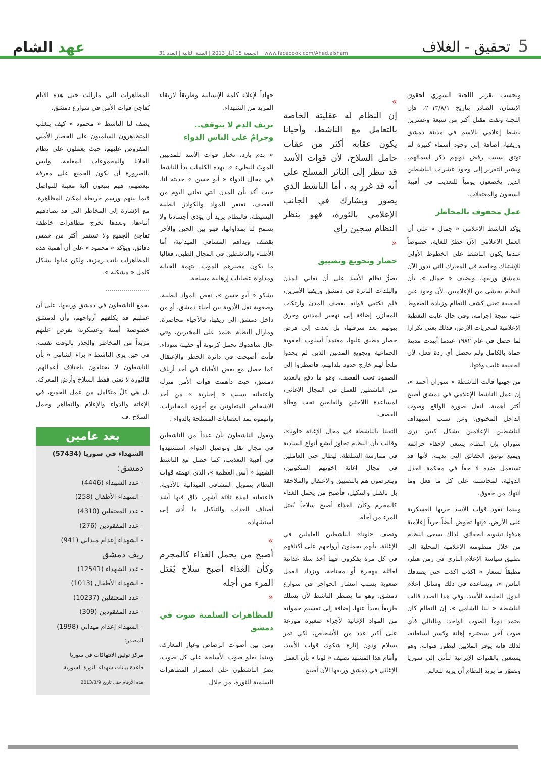5 تحقيق - الغلاف
الجمعة 15 آذار 2013 | السنة الثانية | العدد 31 www.facebook.com/Ahed.alsham
عهد الشام
وبحسب تقرير اللجنة السوري لحقوق الإنسان، الصادر بتاريخ ٢٠١٣/٨/١، فإن اللجنة وثقت مقتل أكثر من سبعة وعشرين ناشط إعلامي بالاسم في مدينة دمشق وريفها، إضافة إلى وجود أسماء كثيرة لم توثق بسبب رفض ذويهم ذكر اسمائهم، ويشير التقرير إلى وجود عشرات الناشطين الذين يخضعون يومياً للتعذيب في أقبية السجون والمعتقلات.
عمل محفوف بالمخاطر
يؤكد الناشط الإعلامي « جمال » على أن العمل الإعلامي الآن خطرٌ للغاية، خصوصاً عندما يكون الناشط على الخطوط الأولى للإشتباك وخاصة في المعارك التي تدور الآن بدمشق وريفها، ويضيف « جمال »، بأن النظام يخشى من الإعلاميين، لأن وجود عين الحقيقة تعني كشف النظام وزيادة الضغوط عليه نتيجة إجرامه، وفي حال غابت التغطية الإعلامية لمجريات الارض، فذلك يعني تكرارا لما حصل في عام ١٩٨٢ عندما أبيدت مدينة حماة بالكامل ولم تحصل أي ردة فعل، لأن الحقيقة غابت وقتها.
من جهتها قالت الناشطة « سوزان أحمد »، إن عمل الناشط الإعلامي في دمشق أصبح أكثر أهمية، لنقل صورة الواقع وصوت الداخل المخنوق، وعن سبب استهداف الناشطين الإعلامين بشكل كبير، ترى سوزان بإن النظام يسعى لإخفاء جرائمه ويمنع توثيق الحقائق التي تدينه، لأنها قد تستعمل ضده لا حقاً في محكمة العدل الدولية، لمحاسبته على كل ما فعل وما انتهك من حقوق.
وبينما تقود قوات الاسد حربها العسكرية على الأرض، فإنها تخوض أيضاً حرباً إعلامية هدفها تشويه الحقائق، لذلك يسعى النظام من خلال منظومته الإعلامية المحلية إلى تطبيق سياسة الإعلام النازي في زمن هتلر، مطبقاً لشعار « اكذب اكذب حتى يصدقك الناس »، ويساعده في ذلك وسائل إعلام الدول الحليفة للأسد، وفي هذا الصدد قالت الناشطة « لينا الشامي »، إن النظام كان يعتمد دوماً الصوت الواحد، وبالتالي فأي صوت آخر سيعتبره إهانة وكسر لسلطته، لذلك فإنه يوفر الملايين ليطور قنواته، وهو يستعين بالقنوات الإيرانية لتأتي إلى سوريا وتصوّر ما يريد النظام أن يريه للعالم.
»
إن النظام له عقليته الخاصة بالتعامل مع الناشط، وأحيانا يكون عقابه أكثر من عقاب حامل السلاح، لأن قوات الأسد قد تنظر إلى الثائر المسلح على أنه قد غرر به ، أما الناشط الذي يصور ويشارك في الجانب الإعلامي بالثورة، فهو بنظر النظام سجين رأي
«
حصار وتجويع وتضييق
يصرُّ نظام الأسد على أن تعاني المدن والبلدات الثائرة في دمشق وريفها الأمرين، فلم تكتفي قواته بقصف المدن وارتكاب المجازر، إضافة إلى تهجير المدنين وحرق بيوتهم بعد سرقتها، بل تعدت إلى فرض حصار مطبق عليها، معتمداً أسلوب العقوبة الجماعية وتجويع المدنين الذين لم يجدوا ملجأ لهم خارج حدود بلداتهم، فاضطروا إلى الصمود تحت القصف، وهو ما دفع بالعديد من الناشطين للعمل في المجال الإغاثي، لمساعدة اللاجئين والقابعين تحت وطأة القصف.
التقينا بالناشطة في مجال الإغاثة «لونا»، وقالت بأن النظام تجاوز أبشع أنواع السادية في ممارسة السلطة، ليطال حتى العاملين في مجال إغاثة إخوتهم المنكوبين، ويتعرضون هم بالتضييق والاعتقال والملاحقة بل بالقتل والتنكيل، فأصبح من يحمل الغذاء كالمجرم وكأن الغذاء أصبح سلاحاً يُقتل المرء من أجله.
وتصف «لونا» الناشطين العاملين في الإغاثة، بأنهم يحملون أرواحهم على أكتافهم في كل مرة يفكرون فيها أخذ سلة غذائية لعائلة مهجرة أو محتاجة، ويزداد العمل صعوبة بسبب انتشار الحواجز في شوارع دمشق، وهو ما يضطر الناشط لأن يسلك طريقاً بعيداً عنها، إضافة إلى تقسيم حمولته من المواد الإغاثية لأجزاء صغيرة موزعة على أكبر عدد من الأشخاص، لكي تمر بسلام ودون إثارة شكوك قوات الأسد، وأمام هذا المشهد تضيف « لونا » بأن العمل الإغاثي في دمشق وريفها الآن أصبح
جهاداً لإعلاء كلمة الإنسانية وطريقاً لارتقاء المزيد من الشهداء.
نزيف الدم لا يتوقف..
وحرامٌ على الناس الدواء
« بدم بارد، تختار قوات الأسد للمدنيين الموتً البطيء »، بهذه الكلمات بدأ الناشط في مجال الدواء « أبو حسن » حديثه لنا، حيث أكد بأن المدن التي تعاني اليوم من القصف، تفتقر للمواد والكوادر الطبية البسيطة، فالنظام يريد أن يؤذي أجسادنا ولا يسمح لنا بمداواتها، فهو بين الحين والأخر يقصف ويداهم المشافي الميدانية، أما الأطباء والناشطين في المجال الطبي، فغالبا ما يكون مصيرهم الموت، بتهمة الخيانة ومداواة عصابات إرهابية مسلحة.
يشكو « أبو حسن »، نقص المواد الطبية، وصعوبة نقل الأدوية بين أحياء دمشق، أو من داخل دمشق إلى ريفها، فالأحياء محاصرة، ومازال النظام يعتمد على المخبرين، وفي حال شاهدوك تحمل كرتونة أو حقيبة سوداء، فأنت أصبحت في دائرة الخطر والإعتقال كما حصل مع بعض الأطباء في أحد أرياف دمشق، حيث داهمت قوات الأمن منزله واعتقلته بسبب « إخبارية » من أحد الاشخاص المتعاونين مع أجهزة المخابرات، واتهموه بمد العصابات المسلحة بالدواء .
ويقول الناشطون بأن عدداً من الناشطين في مجال نقل وتوصيل الدواء، استشهدوا في أقبية التعذيب، كما حصل مع الناشط الشهيد « أنس العظمة »، الذي اتهمته قوات النظام بتمويل المشافي الميدانية بالأدوية، فاعتقلته لمدة ثلاثة أشهر، ذاق فيها أشد أصناف العذاب والتنكيل ما أدى إلى استشهاده.
»
أصبح من يحمل الغذاء كالمجرم وكأن الغذاء أصبح سلاح يٌقتل المرء من أجله
«
للمظاهرات السلمية صوت في دمشق
ومن بين أصوات الرصاص وغبار المعارك، وبينما يعلو صوت الأسلحة على كل صوت، يصرّ الناشطون على استمرار المظاهرات السلمية للثورة، من خلال
المظاهرات التي مازالت حتى هذه الايام تُفاجئ قوات الأمن في شوارع دمشق.
يصف لنا الناشط « محمود » كيف يتغلب المتظاهرون السلميون على الحصار الأمني المفروض عليهم، حيث يعملون على نظام الخلايا والمجموعات المغلقة، وليس بالضرورة أن يكون الجميع على معرفة ببعضهم، فهم يتبعون آلية معينة للتواصل فيما بينهم ورسم خريطة لمكان المظاهرة، مع الإشارة إلى المخاطر التي قد تصادفهم أثناءها، وبعدها تخرج مظاهرات خاطفة تفاجئ الجميع ولا تستمر أكثر من خمس دقائق، ويؤكد « محمود » على أن أهمية هذه المظاهرات باتت رمزية، ولكن غيابها بشكل كامل « مشكلة ».
......................
يجمع الناشطون في دمشق وريفها، على أن عملهم قد يكلفهم أرواحهم، وأن لدمشق خصوصية أمنية وعسكرية تفرض عليهم مزيداً من المخاطر والحذر بالوقت نفسه، في حين يرى الناشط « براء الشامي » بأن الناشطون لا يختلفون باختلاف أعمالهم، فالثورة لا تعني فقط السلاح وأرض المعركة، بل هي كلٌ متكامل من عمل الجميع، في الإغاثة والدواء والإعلام والتظاهر وحمل السلاح .ف
بعد عامين
الشهداء في سوريا (57434)
دمشق:
- عدد الشهداء (4446)
- الشهداء الأطفال (258)
- عدد المعتقلين (4310)
- عدد المفقودين (276)
- الشهداء إعدام ميداني (941)
ريف دمشق
- عدد الشهداء (12541)
- الشهداء الأطفال (1013)
- عدد المعتقلين (10237)
- عدد المفقودين (309)
- الشهداء إعدام ميداني (1998)
المصدر:
مركز توثيق الانتهاكات في سوريا
قاعدة بيانات شهداء الثورة السورية
هذه الأرقام حتى تاريخ 2013/3/9